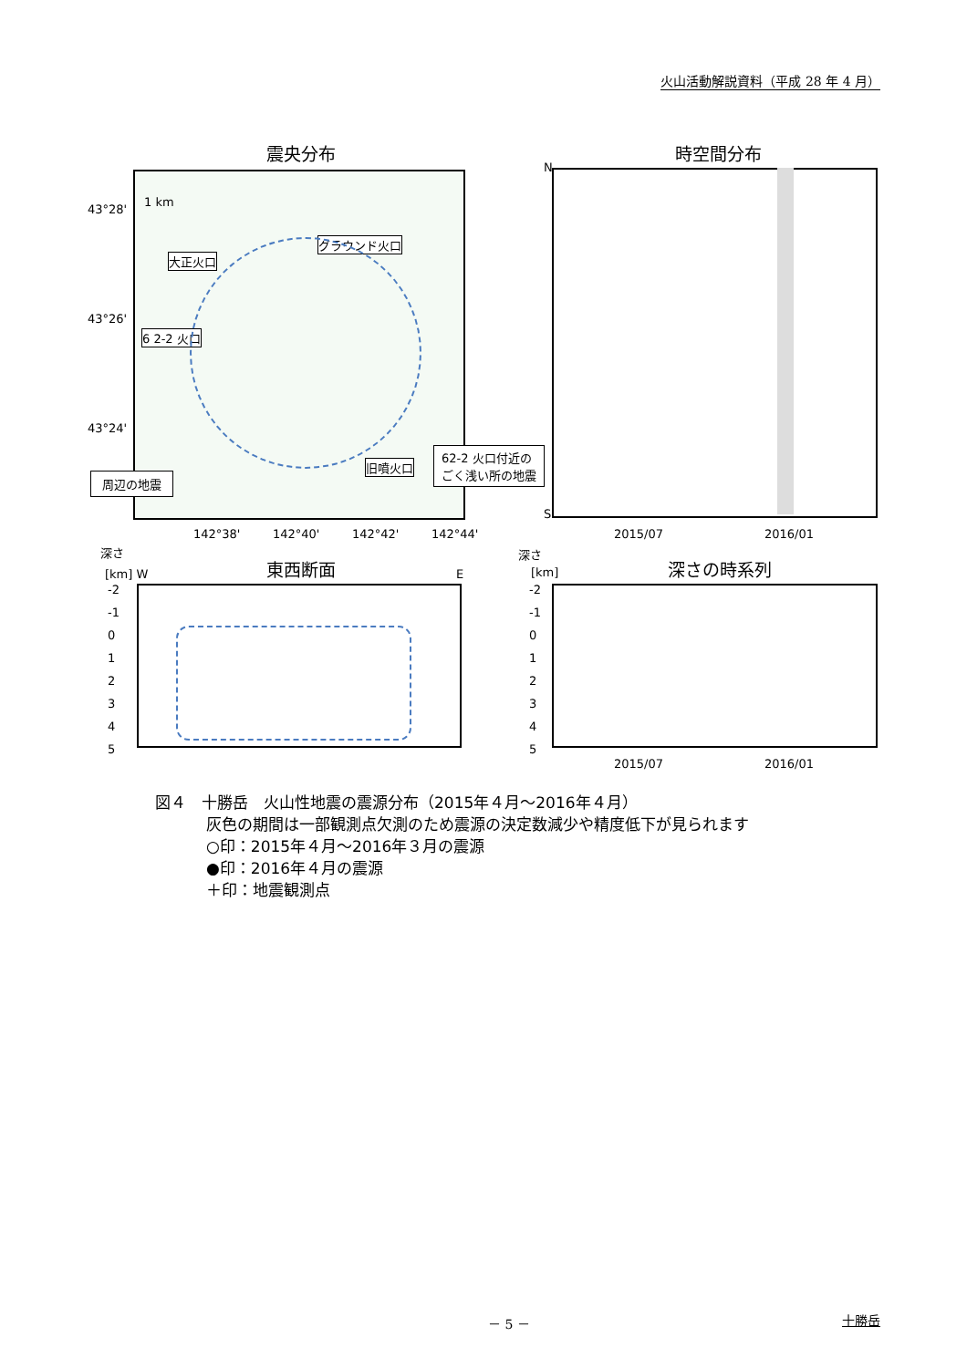火山活動解説資料（平成 28 年 4 月）
震央分布 時空間分布
43°28'
43°26'
43°24'
1 km
大正火口
グラウンド火口
6 2-2 火口
旧噴火口
周辺の地震
62-2 火口付近の
ごく浅い所の地震
N
S
142°38' 142°40' 142°42' 142°44' 2015/07 2016/01
深さ 深さ
東西断面 深さの時系列
[km] W E [km]
-2
-1
0
1
2
3
4
5
-2
-1
0
1
2
3
4
5
2015/07 2016/01
図４　十勝岳　火山性地震の震源分布（2015年４月～2016年４月）
灰色の期間は一部観測点欠測のため震源の決定数減少や精度低下が見られます
○印：2015年４月～2016年３月の震源
●印：2016年４月の震源
＋印：地震観測点
－ 5 － 十勝岳